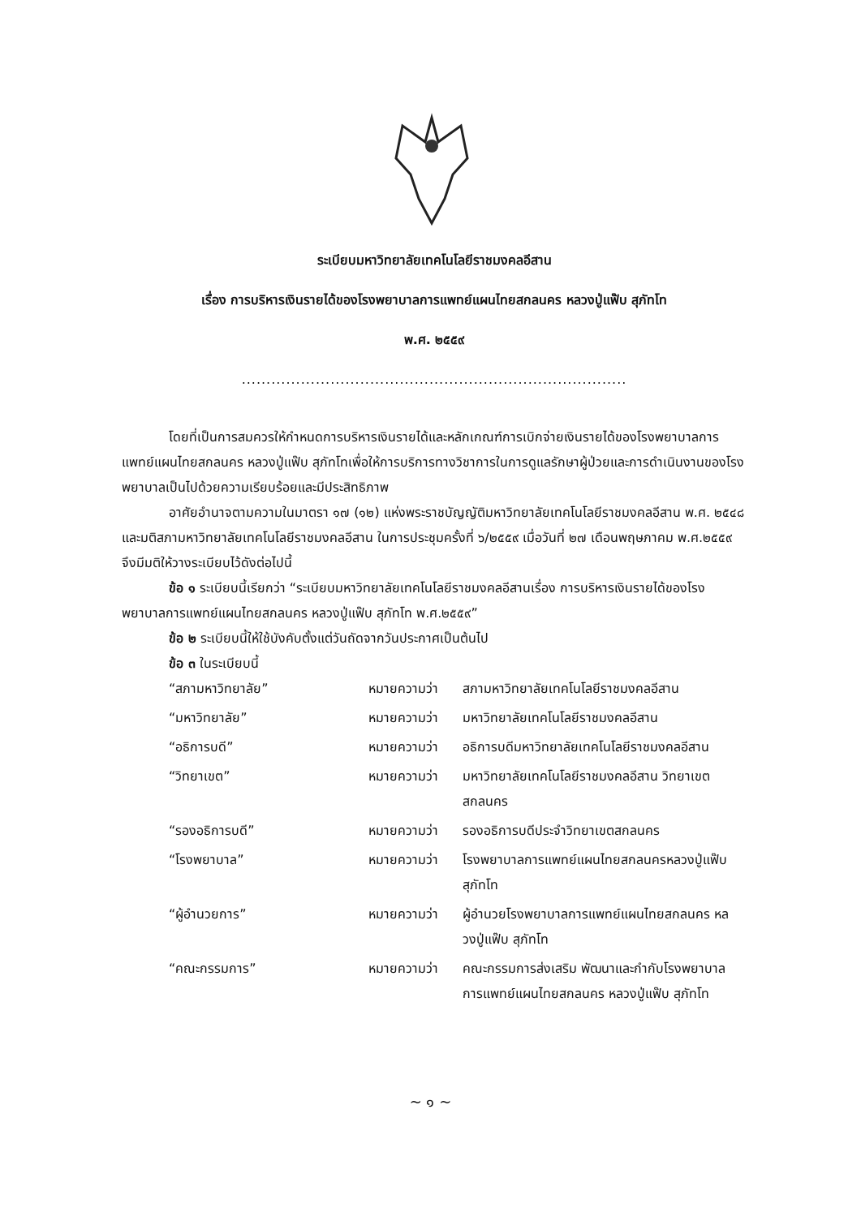ระเบียบมหาวิทยาลัยเทคโนโลยีราชมงคลอีสาน
เรื่อง การบริหารเงินรายได้ของโรงพยาบาลการแพทย์แผนไทยสกลนคร หลวงปู่แฟ๊บ สุภัทโท
พ.ศ. ๒๕๕๙
..............................................................................
โดยที่เป็นการสมควรให้กำหนดการบริหารเงินรายได้และหลักเกณฑ์การเบิกจ่ายเงินรายได้ของโรงพยาบาลการแพทย์แผนไทยสกลนคร หลวงปู่แฟ๊บ สุภัทโทเพื่อให้การบริการทางวิชาการในการดูแลรักษาผู้ป่วยและการดำเนินงานของโรงพยาบาลเป็นไปด้วยความเรียบร้อยและมีประสิทธิภาพ
อาศัยอำนาจตามความในมาตรา ๑๗ (๑๒) แห่งพระราชบัญญัติมหาวิทยาลัยเทคโนโลยีราชมงคลอีสาน พ.ศ. ๒๕๔๘ และมติสภามหาวิทยาลัยเทคโนโลยีราชมงคลอีสาน ในการประชุมครั้งที่ ๖/๒๕๕๙ เมื่อวันที่ ๒๗ เดือนพฤษภาคม พ.ศ.๒๕๕๙ จึงมีมติให้วางระเบียบไว้ดังต่อไปนี้
ข้อ ๑ ระเบียบนี้เรียกว่า “ระเบียบมหาวิทยาลัยเทคโนโลยีราชมงคลอีสานเรื่อง การบริหารเงินรายได้ของโรงพยาบาลการแพทย์แผนไทยสกลนคร หลวงปู่แฟ๊บ สุภัทโท พ.ศ.๒๕๕๙”
ข้อ ๒ ระเบียบนี้ให้ใช้บังคับตั้งแต่วันถัดจากวันประกาศเป็นต้นไป
ข้อ ๓ ในระเบียบนี้
| “สภามหาวิทยาลัย” | หมายความว่า | สภามหาวิทยาลัยเทคโนโลยีราชมงคลอีสาน |
| “มหาวิทยาลัย” | หมายความว่า | มหาวิทยาลัยเทคโนโลยีราชมงคลอีสาน |
| “อธิการบดี” | หมายความว่า | อธิการบดีมหาวิทยาลัยเทคโนโลยีราชมงคลอีสาน |
| “วิทยาเขต” | หมายความว่า | มหาวิทยาลัยเทคโนโลยีราชมงคลอีสาน วิทยาเขตสกลนคร |
| “รองอธิการบดี” | หมายความว่า | รองอธิการบดีประจำวิทยาเขตสกลนคร |
| “โรงพยาบาล” | หมายความว่า | โรงพยาบาลการแพทย์แผนไทยสกลนครหลวงปู่แฟ๊บ สุภัทโท |
| “ผู้อำนวยการ” | หมายความว่า | ผู้อำนวยโรงพยาบาลการแพทย์แผนไทยสกลนคร หลวงปู่แฟ๊บ สุภัทโท |
| “คณะกรรมการ” | หมายความว่า | คณะกรรมการส่งเสริม พัฒนาและกำกับโรงพยาบาลการแพทย์แผนไทยสกลนคร หลวงปู่แฟ๊บ สุภัทโท |
~ ๑ ~